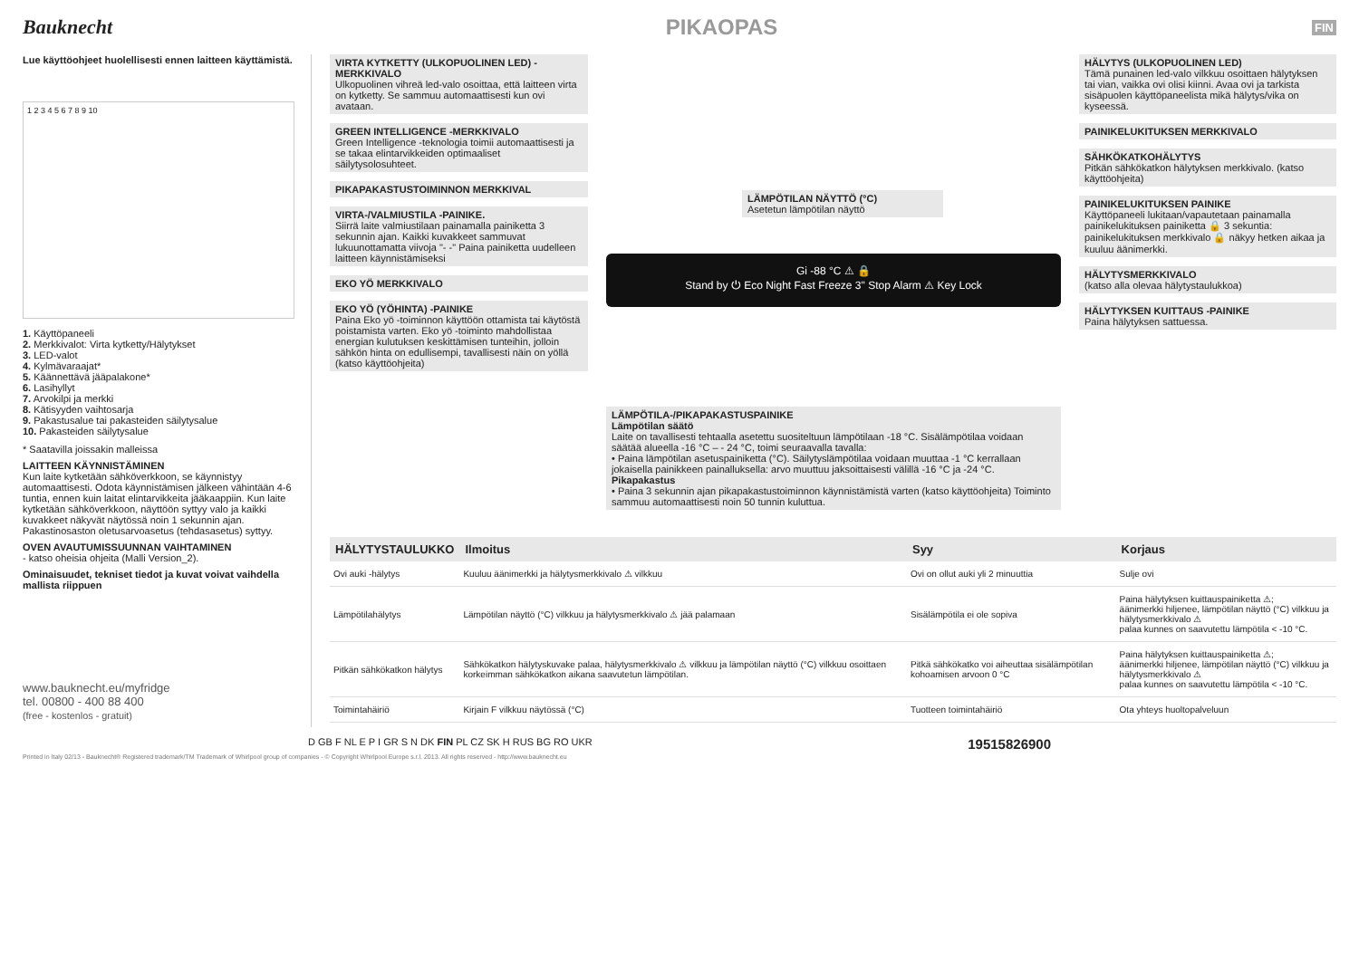Bauknecht PIKAOPAS
FIN
Lue käyttöohjeet huolellisesti ennen laitteen käyttämistä.
1 2 3 4 5 6 7 8 9 10
1. Käyttöpaneeli
2. Merkkivalot: Virta kytketty/Hälytykset
3. LED-valot
4. Kylmävaraajat*
5. Käännettävä jääpalakone*
6. Lasihyllyt
7. Arvokilpi ja merkki
8. Kätisyyden vaihtosarja
9. Pakastusalue tai pakasteiden säilytysalue
10. Pakasteiden säilytysalue
* Saatavilla joissakin malleissa
LAITTEEN KÄYNNISTÄMINEN
Kun laite kytketään sähköverkkoon, se käynnistyy automaattisesti. Odota käynnistämisen jälkeen vähintään 4-6 tuntia, ennen kuin laitat elintarvikkeita jääkaappiin. Kun laite kytketään sähköverkkoon, näyttöön syttyy valo ja kaikki kuvakkeet näkyvät näytössä noin 1 sekunnin ajan. Pakastinosaston oletusarvoasetus (tehdasasetus) syttyy.
OVEN AVAUTUMISSUUNNAN VAIHTAMINEN
- katso oheisia ohjeita (Malli Version_2).
Ominaisuudet, tekniset tiedot ja kuvat voivat vaihdella mallista riippuen
www.bauknecht.eu/myfridge
tel. 00800 - 400 88 400
(free - kostenlos - gratuit)
VIRTA KYTKETTY (ULKOPUOLINEN LED) - MERKKIVALO
Ulkopuolinen vihreä led-valo osoittaa, että laitteen virta on kytketty. Se sammuu automaattisesti kun ovi avataan.
GREEN INTELLIGENCE -MERKKIVALO
Green Intelligence -teknologia toimii automaattisesti ja se takaa elintarvikkeiden optimaaliset säilytysolosuhteet.
PIKAPAKASTUSTOIMINNON MERKKIVAL
VIRTA-/VALMIUSTILA -PAINIKE.
Siirrä laite valmiustilaan painamalla painiketta 3 sekunnin ajan. Kaikki kuvakkeet sammuvat lukuunottamatta viivoja "- -" Paina painiketta uudelleen laitteen käynnistämiseksi
EKO YÖ MERKKIVALO
EKO YÖ (YÖHINTA) -PAINIKE
Paina Eko yö -toiminnon käyttöön ottamista tai käytöstä poistamista varten. Eko yö -toiminto mahdollistaa energian kulutuksen keskittämisen tunteihin, jolloin sähkön hinta on edullisempi, tavallisesti näin on yöllä (katso käyttöohjeita)
LÄMPÖTILAN NÄYTTÖ (°C)
Asetetun lämpötilan näyttö
Gi -88 °C ⚠ 🔒
Stand by ⏻ Eco Night Fast Freeze 3" Stop Alarm ⚠ Key Lock
LÄMPÖTILA-/PIKAPAKASTUSPAINIKE
Lämpötilan säätö
Laite on tavallisesti tehtaalla asetettu suositeltuun lämpötilaan -18 °C. Sisälämpötilaa voidaan säätää alueella -16 °C – - 24 °C, toimi seuraavalla tavalla:
• Paina lämpötilan asetuspainiketta (°C). Säilytyslämpötilaa voidaan muuttaa -1 °C kerrallaan jokaisella painikkeen painalluksella: arvo muuttuu jaksoittaisesti välillä -16 °C ja -24 °C.
Pikapakastus
• Paina 3 sekunnin ajan pikapakastustoiminnon käynnistämistä varten (katso käyttöohjeita) Toiminto sammuu automaattisesti noin 50 tunnin kuluttua.
HÄLYTYS (ULKOPUOLINEN LED)
Tämä punainen led-valo vilkkuu osoittaen hälytyksen tai vian, vaikka ovi olisi kiinni. Avaa ovi ja tarkista sisäpuolen käyttöpaneelista mikä hälytys/vika on kyseessä.
PAINIKELUKITUKSEN MERKKIVALO
SÄHKÖKATKOHÄLYTYS
Pitkän sähkökatkon hälytyksen merkkivalo. (katso käyttöohjeita)
PAINIKELUKITUKSEN PAINIKE
Käyttöpaneeli lukitaan/vapautetaan painamalla painikelukituksen painiketta 🔒 3 sekuntia: painikelukituksen merkkivalo 🔒 näkyy hetken aikaa ja kuuluu äänimerkki.
HÄLYTYSMERKKIVALO
(katso alla olevaa hälytystaulukkoa)
HÄLYTYKSEN KUITTAUS -PAINIKE
Paina hälytyksen sattuessa.
| HÄLYTYSTAULUKKO | Ilmoitus | Syy | Korjaus |
| --- | --- | --- | --- |
| Ovi auki -hälytys | Kuuluu äänimerkki ja hälytysmerkkivalo ⚠ vilkkuu | Ovi on ollut auki yli 2 minuuttia | Sulje ovi |
| Lämpötilahälytys | Lämpötilan näyttö (°C) vilkkuu ja hälytysmerkkivalo ⚠ jää palamaan | Sisälämpötila ei ole sopiva | Paina hälytyksen kuittauspainiketta ⚠; äänimerkki hiljenee, lämpötilan näyttö (°C) vilkkuu ja hälytysmerkkivalo ⚠ palaa kunnes on saavutettu lämpötila < -10 °C. |
| Pitkän sähkökatkon hälytys | Sähkökatkon hälytyskuvake palaa, hälytysmerkkivalo ⚠ vilkkuu ja lämpötilan näyttö (°C) vilkkuu osoittaen korkeimman sähkökatkon aikana saavutetun lämpötilan. | Pitkä sähkökatko voi aiheuttaa sisälämpötilan kohoamisen arvoon 0 °C | Paina hälytyksen kuittauspainiketta ⚠; äänimerkki hiljenee, lämpötilan näyttö (°C) vilkkuu ja hälytysmerkkivalo ⚠ palaa kunnes on saavutettu lämpötila < -10 °C. |
| Toimintahäiriö | Kirjain F vilkkuu näytössä (°C) | Tuotteen toimintahäiriö | Ota yhteys huoltopalveluun |
D GB F NL E P I GR S N DK FIN PL CZ SK H RUS BG RO UKR 19515826900
Printed in Italy 02/13 - Bauknecht® Registered trademark/TM Trademark of Whirlpool group of companies - © Copyright Whirlpool Europe s.r.l. 2013. All rights reserved - http://www.bauknecht.eu